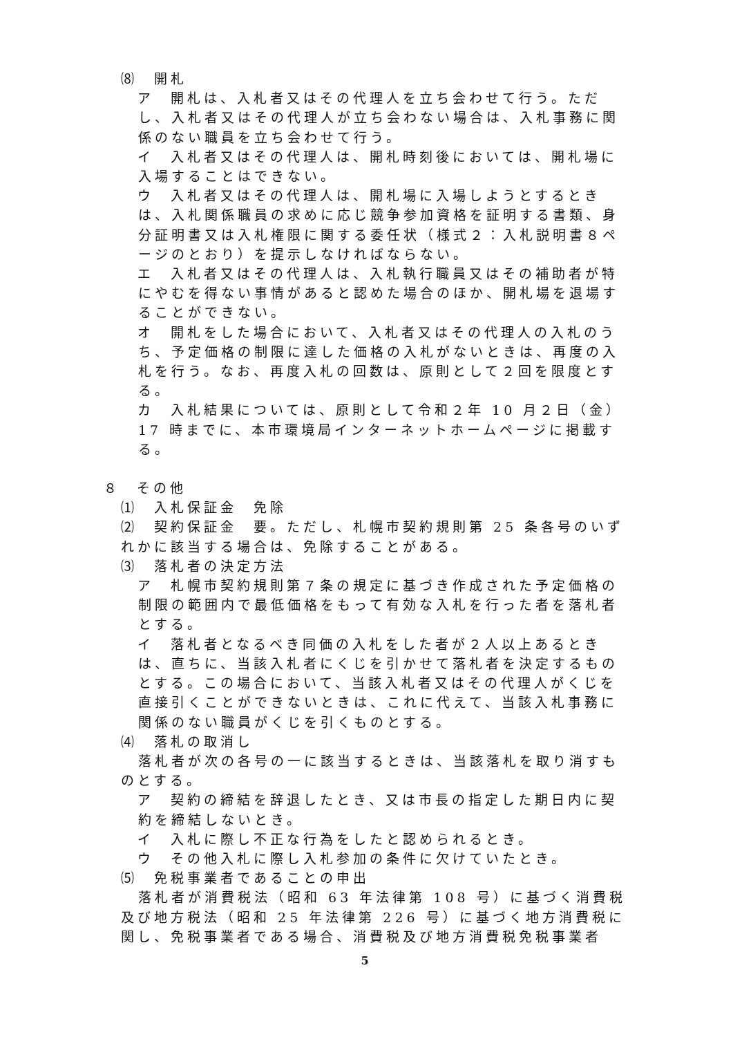⑻　開札
　ア　開札は、入札者又はその代理人を立ち会わせて行う。ただし、入札者又はその代理人が立ち会わない場合は、入札事務に関係のない職員を立ち会わせて行う。
　イ　入札者又はその代理人は、開札時刻後においては、開札場に入場することはできない。
　ウ　入札者又はその代理人は、開札場に入場しようとするときは、入札関係職員の求めに応じ競争参加資格を証明する書類、身分証明書又は入札権限に関する委任状（様式２：入札説明書８ページのとおり）を提示しなければならない。
　エ　入札者又はその代理人は、入札執行職員又はその補助者が特にやむを得ない事情があると認めた場合のほか、開札場を退場することができない。
　オ　開札をした場合において、入札者又はその代理人の入札のうち、予定価格の制限に達した価格の入札がないときは、再度の入札を行う。なお、再度入札の回数は、原則として２回を限度とする。
　カ　入札結果については、原則として令和２年 10 月２日（金）17 時までに、本市環境局インターネットホームページに掲載する。
８　その他
⑴　入札保証金　免除
⑵　契約保証金　要。ただし、札幌市契約規則第 25 条各号のいずれかに該当する場合は、免除することがある。
⑶　落札者の決定方法
　ア　札幌市契約規則第７条の規定に基づき作成された予定価格の制限の範囲内で最低価格をもって有効な入札を行った者を落札者とする。
　イ　落札者となるべき同価の入札をした者が２人以上あるときは、直ちに、当該入札者にくじを引かせて落札者を決定するものとする。この場合において、当該入札者又はその代理人がくじを直接引くことができないときは、これに代えて、当該入札事務に関係のない職員がくじを引くものとする。
⑷　落札の取消し
落札者が次の各号の一に該当するときは、当該落札を取り消すものとする。
　ア　契約の締結を辞退したとき、又は市長の指定した期日内に契約を締結しないとき。
　イ　入札に際し不正な行為をしたと認められるとき。
　ウ　その他入札に際し入札参加の条件に欠けていたとき。
⑸　免税事業者であることの申出
落札者が消費税法（昭和 63 年法律第 108 号）に基づく消費税及び地方税法（昭和 25 年法律第 226 号）に基づく地方消費税に関し、免税事業者である場合、消費税及び地方消費税免税事業者
5